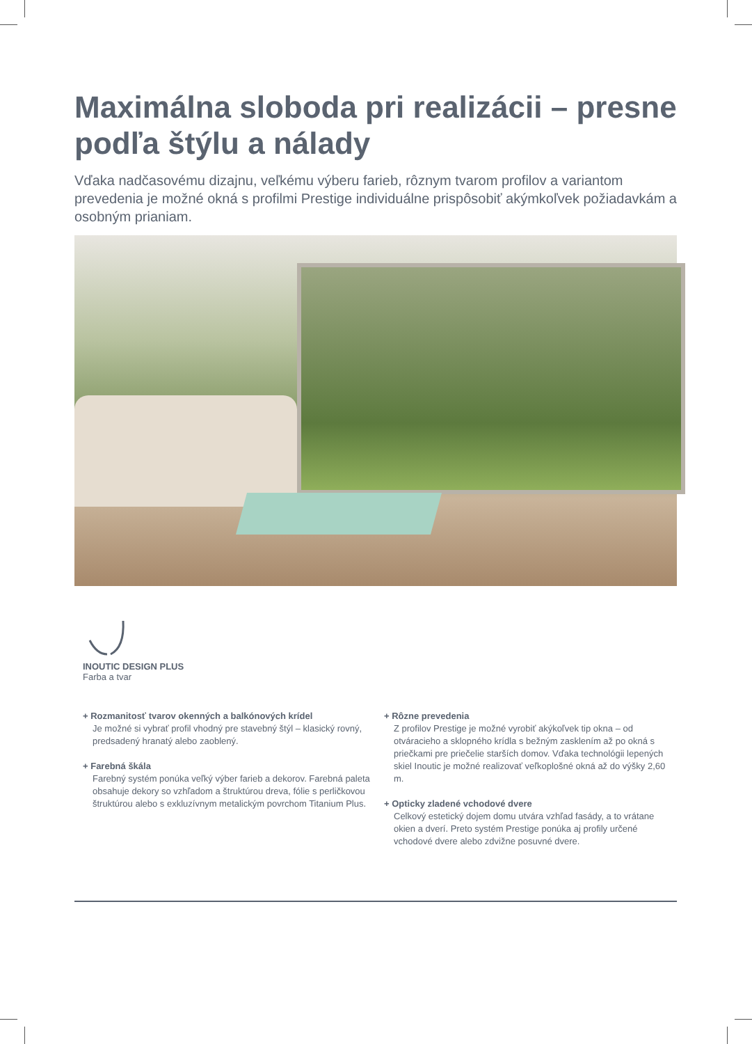Maximálna sloboda pri realizácii – presne podľa štýlu a nálady
Vďaka nadčasovému dizajnu, veľkému výberu farieb, rôznym tvarom profilov a variantom prevedenia je možné okná s profilmi Prestige individuálne prispôsobiť akýmkoľvek požiadavkám a osobným prianiam.
INOUTIC DESIGN PLUS
Farba a tvar
+ Rozmanitosť tvarov okenných a balkónových krídel
Je možné si vybrať profil vhodný pre stavebný štýl – klasický rovný, predsadený hranatý alebo zaoblený.
+ Farebná škála
Farebný systém ponúka veľký výber farieb a dekorov. Farebná paleta obsahuje dekory so vzhľadom a štruktúrou dreva, fólie s perličkovou štruktúrou alebo s exkluzívnym metalickým povrchom Titanium Plus.
+ Rôzne prevedenia
Z profilov Prestige je možné vyrobiť akýkoľvek tip okna – od otváracieho a sklopného krídla s bežným zasklením až po okná s priečkami pre priečelie starších domov. Vďaka technológii lepených skiel Inoutic je možné realizovať veľkoplošné okná až do výšky 2,60 m.
+ Opticky zladené vchodové dvere
Celkový estetický dojem domu utvára vzhľad fasády, a to vrátane okien a dverí. Preto systém Prestige ponúka aj profily určené vchodové dvere alebo zdvižne posuvné dvere.